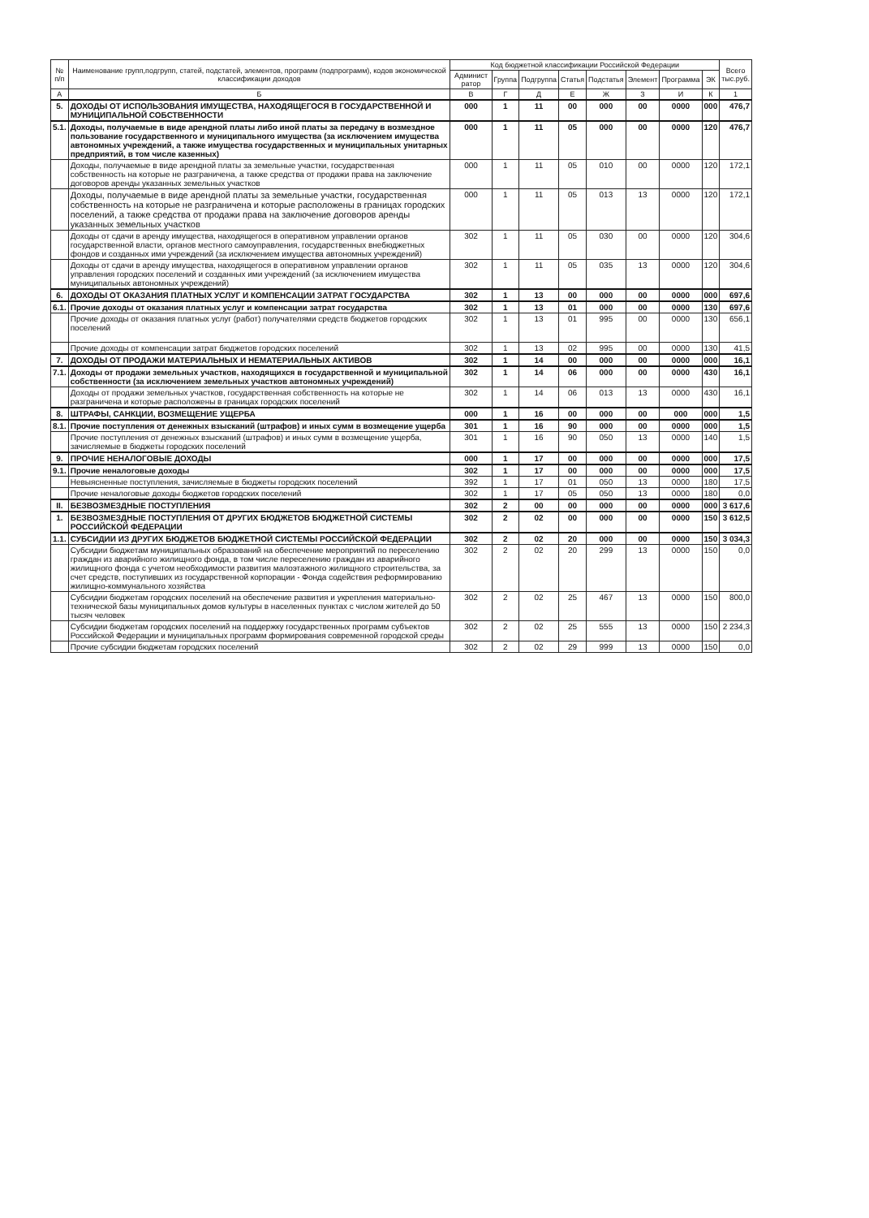| № п/п | Наименование групп,подгрупп, статей, подстатей, элементов, программ (подпрограмм), кодов экономической классификации доходов | Код бюджетной классификации Российской Федерации | | | | | | | | Всего тыс.руб. |
| --- | --- | --- | --- | --- | --- | --- | --- | --- | --- | --- |
| | | Админист ратор | Группа | Подгруппа | Статья | Подстатья | Элемент | Программа | ЭК | |
| А | Б | В | Г | Д | Е | Ж | З | И | К | 1 |
| 5. | ДОХОДЫ ОТ ИСПОЛЬЗОВАНИЯ ИМУЩЕСТВА, НАХОДЯЩЕГОСЯ В ГОСУДАРСТВЕННОЙ И МУНИЦИПАЛЬНОЙ СОБСТВЕННОСТИ | 000 | 1 | 11 | 00 | 000 | 00 | 0000 | 000 | 476,7 |
| 5.1. | Доходы, получаемые в виде арендной платы либо иной платы за передачу в возмездное пользование государственного и муниципального имущества (за исключением имущества автономных учреждений, а также имущества государственных и муниципальных унитарных предприятий, в том числе казенных) | 000 | 1 | 11 | 05 | 000 | 00 | 0000 | 120 | 476,7 |
| | Доходы, получаемые в виде арендной платы за земельные участки, государственная собственность на которые не разграничена, а также средства от продажи права на заключение договоров аренды указанных земельных участков | 000 | 1 | 11 | 05 | 010 | 00 | 0000 | 120 | 172,1 |
| | Доходы, получаемые в виде арендной платы за земельные участки, государственная собственность на которые не разграничена и которые расположены в границах городских поселений, а также средства от продажи права на заключение договоров аренды указанных земельных участков | 000 | 1 | 11 | 05 | 013 | 13 | 0000 | 120 | 172,1 |
| | Доходы от сдачи в аренду имущества, находящегося в оперативном управлении органов государственной власти, органов местного самоуправления, государственных внебюджетных фондов и созданных ими учреждений (за исключением имущества автономных учреждений) | 302 | 1 | 11 | 05 | 030 | 00 | 0000 | 120 | 304,6 |
| | Доходы от сдачи в аренду имущества, находящегося в оперативном управлении органов управления городских поселений и созданных ими учреждений (за исключением имущества муниципальных автономных учреждений) | 302 | 1 | 11 | 05 | 035 | 13 | 0000 | 120 | 304,6 |
| 6. | ДОХОДЫ ОТ ОКАЗАНИЯ ПЛАТНЫХ УСЛУГ И КОМПЕНСАЦИИ ЗАТРАТ ГОСУДАРСТВА | 302 | 1 | 13 | 00 | 000 | 00 | 0000 | 000 | 697,6 |
| 6.1. | Прочие доходы от оказания платных услуг и компенсации затрат государства | 302 | 1 | 13 | 01 | 000 | 00 | 0000 | 130 | 697,6 |
| | Прочие доходы от оказания платных услуг (работ) получателями средств бюджетов городских поселений | 302 | 1 | 13 | 01 | 995 | 00 | 0000 | 130 | 656,1 |
| | Прочие доходы от компенсации затрат бюджетов городских поселений | 302 | 1 | 13 | 02 | 995 | 00 | 0000 | 130 | 41,5 |
| 7. | ДОХОДЫ ОТ ПРОДАЖИ МАТЕРИАЛЬНЫХ И НЕМАТЕРИАЛЬНЫХ АКТИВОВ | 302 | 1 | 14 | 00 | 000 | 00 | 0000 | 000 | 16,1 |
| 7.1. | Доходы от продажи земельных участков, находящихся в государственной и муниципальной собственности (за исключением земельных участков автономных учреждений) | 302 | 1 | 14 | 06 | 000 | 00 | 0000 | 430 | 16,1 |
| | Доходы от продажи земельных участков, государственная собственность на которые не разграничена и которые расположены в границах городских поселений | 302 | 1 | 14 | 06 | 013 | 13 | 0000 | 430 | 16,1 |
| 8. | ШТРАФЫ, САНКЦИИ, ВОЗМЕЩЕНИЕ УЩЕРБА | 000 | 1 | 16 | 00 | 000 | 00 | 000 | 000 | 1,5 |
| 8.1. | Прочие поступления от денежных взысканий (штрафов) и иных сумм в возмещение ущерба | 301 | 1 | 16 | 90 | 000 | 00 | 0000 | 000 | 1,5 |
| | Прочие поступления от денежных взысканий (штрафов) и иных сумм в возмещение ущерба, зачисляемые в бюджеты городских поселений | 301 | 1 | 16 | 90 | 050 | 13 | 0000 | 140 | 1,5 |
| 9. | ПРОЧИЕ НЕНАЛОГОВЫЕ ДОХОДЫ | 000 | 1 | 17 | 00 | 000 | 00 | 0000 | 000 | 17,5 |
| 9.1. | Прочие неналоговые доходы | 302 | 1 | 17 | 00 | 000 | 00 | 0000 | 000 | 17,5 |
| | Невыясненные поступления, зачисляемые в бюджеты городских поселений | 392 | 1 | 17 | 01 | 050 | 13 | 0000 | 180 | 17,5 |
| | Прочие неналоговые доходы бюджетов городских поселений | 302 | 1 | 17 | 05 | 050 | 13 | 0000 | 180 | 0,0 |
| II. | БЕЗВОЗМЕЗДНЫЕ ПОСТУПЛЕНИЯ | 302 | 2 | 00 | 00 | 000 | 00 | 0000 | 000 | 3 617,6 |
| 1. | БЕЗВОЗМЕЗДНЫЕ ПОСТУПЛЕНИЯ ОТ ДРУГИХ БЮДЖЕТОВ БЮДЖЕТНОЙ СИСТЕМЫ РОССИЙСКОЙ ФЕДЕРАЦИИ | 302 | 2 | 02 | 00 | 000 | 00 | 0000 | 150 | 3 612,5 |
| 1.1. | СУБСИДИИ ИЗ ДРУГИХ БЮДЖЕТОВ БЮДЖЕТНОЙ СИСТЕМЫ РОССИЙСКОЙ ФЕДЕРАЦИИ | 302 | 2 | 02 | 20 | 000 | 00 | 0000 | 150 | 3 034,3 |
| | Субсидии бюджетам муниципальных образований на обеспечение мероприятий по переселению граждан из аварийного жилищного фонда, в том числе переселению граждан из аварийного жилищного фонда с учетом необходимости развития малоэтажного жилищного строительства, за счет средств, поступивших из государственной корпорации - Фонда содействия реформированию жилищно-коммунального хозяйства | 302 | 2 | 02 | 20 | 299 | 13 | 0000 | 150 | 0,0 |
| | Субсидии бюджетам городских поселений на обеспечение развития и укрепления материально-технической базы муниципальных домов культуры в населенных пунктах с числом жителей до 50 тысяч человек | 302 | 2 | 02 | 25 | 467 | 13 | 0000 | 150 | 800,0 |
| | Субсидии бюджетам городских поселений на поддержку государственных программ субъектов Российской Федерации и муниципальных программ формирования современной городской среды | 302 | 2 | 02 | 25 | 555 | 13 | 0000 | 150 | 2 234,3 |
| | Прочие субсидии бюджетам городских поселений | 302 | 2 | 02 | 29 | 999 | 13 | 0000 | 150 | 0,0 |